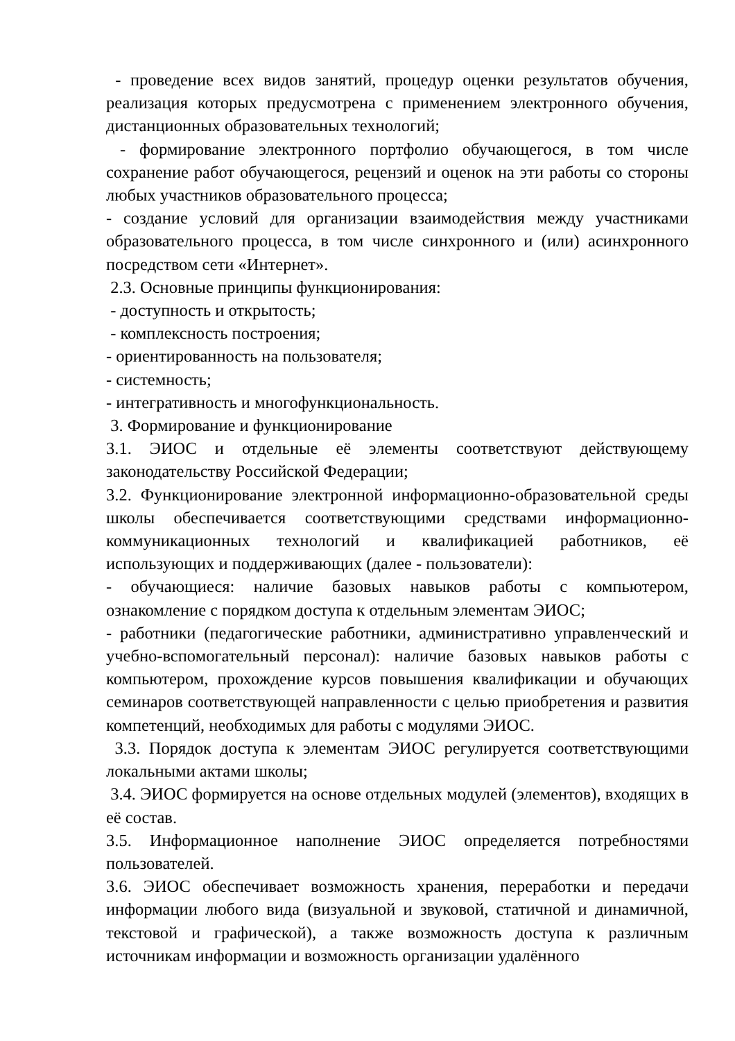- проведение всех видов занятий, процедур оценки результатов обучения, реализация которых предусмотрена с применением электронного обучения, дистанционных образовательных технологий;
- формирование электронного портфолио обучающегося, в том числе сохранение работ обучающегося, рецензий и оценок на эти работы со стороны любых участников образовательного процесса;
- создание условий для организации взаимодействия между участниками образовательного процесса, в том числе синхронного и (или) асинхронного посредством сети «Интернет».
2.3. Основные принципы функционирования:
- доступность и открытость;
- комплексность построения;
- ориентированность на пользователя;
- системность;
- интегративность и многофункциональность.
3. Формирование и функционирование
3.1. ЭИОС и отдельные её элементы соответствуют действующему законодательству Российской Федерации;
3.2. Функционирование электронной информационно-образовательной среды школы обеспечивается соответствующими средствами информационно-коммуникационных технологий и квалификацией работников, её использующих и поддерживающих (далее - пользователи):
- обучающиеся: наличие базовых навыков работы с компьютером, ознакомление с порядком доступа к отдельным элементам ЭИОС;
- работники (педагогические работники, административно управленческий и учебно-вспомогательный персонал): наличие базовых навыков работы с компьютером, прохождение курсов повышения квалификации и обучающих семинаров соответствующей направленности с целью приобретения и развития компетенций, необходимых для работы с модулями ЭИОС.
3.3. Порядок доступа к элементам ЭИОС регулируется соответствующими локальными актами школы;
3.4. ЭИОС формируется на основе отдельных модулей (элементов), входящих в её состав.
3.5. Информационное наполнение ЭИОС определяется потребностями пользователей.
3.6. ЭИОС обеспечивает возможность хранения, переработки и передачи информации любого вида (визуальной и звуковой, статичной и динамичной, текстовой и графической), а также возможность доступа к различным источникам информации и возможность организации удалённого